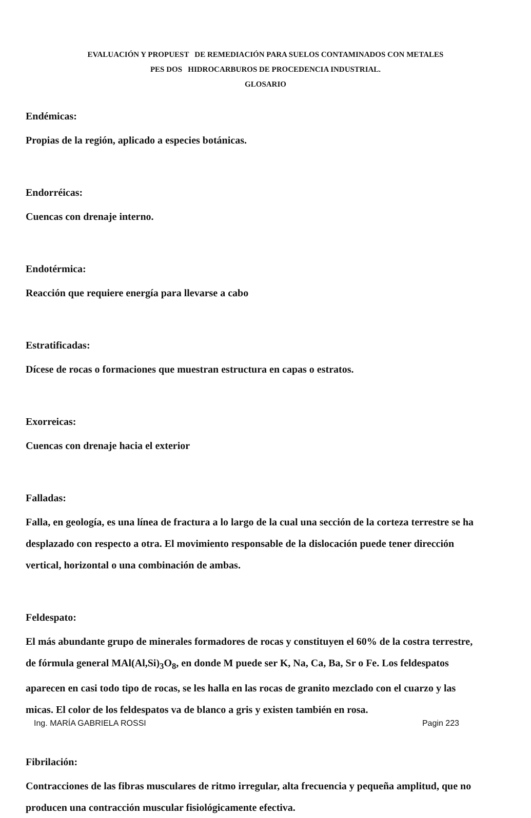EVALUACIÓN Y PROPUEST DE REMEDIACIÓN PARA SUELOS CONTAMINADOS CON METALES
PES DOS HIDROCARBUROS DE PROCEDENCIA INDUSTRIAL.
GLOSARIO
Endémicas:
Propias de la región, aplicado a especies botánicas.
Endorréicas:
Cuencas con drenaje interno.
Endotérmica:
Reacción que requiere energía para llevarse a cabo
Estratificadas:
Dícese de rocas o formaciones que muestran estructura en capas o estratos.
Exorreicas:
Cuencas con drenaje hacia el exterior
Falladas:
Falla, en geología, es una línea de fractura a lo largo de la cual una sección de la corteza terrestre se ha desplazado con respecto a otra. El movimiento responsable de la dislocación puede tener dirección vertical, horizontal o una combinación de ambas.
Feldespato:
El más abundante grupo de minerales formadores de rocas y constituyen el 60% de la costra terrestre, de fórmula general MAl(Al,Si)<sub>3</sub>O<sub>8</sub>, en donde M puede ser K, Na, Ca, Ba, Sr o Fe. Los feldespatos aparecen en casi todo tipo de rocas, se les halla en las rocas de granito mezclado con el cuarzo y las micas. El color de los feldespatos va de blanco a gris y existen también en rosa.
Fibrilación:
Contracciones de las fibras musculares de ritmo irregular, alta frecuencia y pequeña amplitud, que no producen una contracción muscular fisiológicamente efectiva.
Ing. MARÍA GABRIELA ROSSI Pagin 223